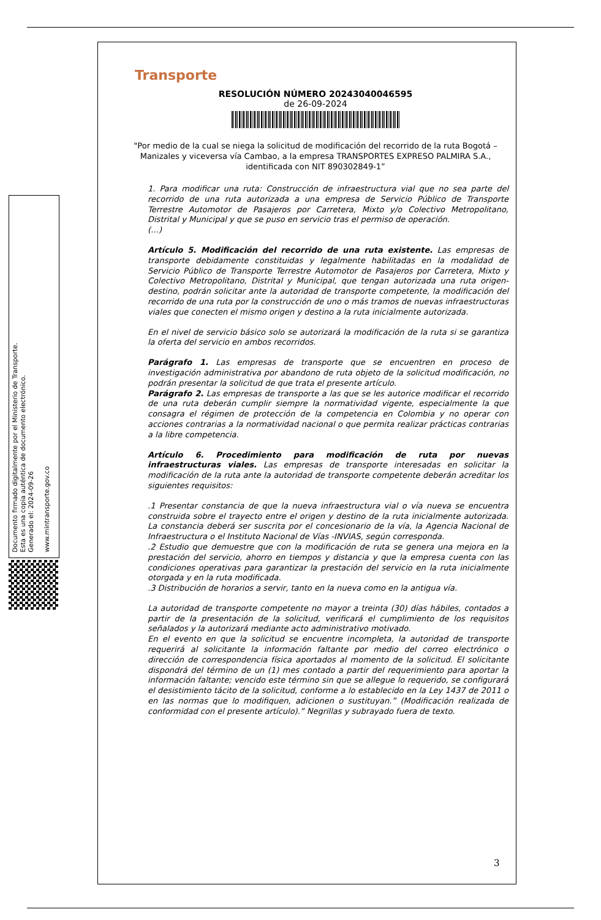Documento firmado digitalmente por el Ministerio de Transporte.
Esta es una copia auténtica de documento electrónico.
Generado el: 2024-09-26
www.mintransporte.gov.co
Transporte
RESOLUCIÓN NÚMERO 20243040046595
de 26-09-2024
"Por medio de la cual se niega la solicitud de modificación del recorrido de la ruta Bogotá – Manizales y viceversa vía Cambao, a la empresa TRANSPORTES EXPRESO PALMIRA S.A., identificada con NIT 890302849-1”
1. Para modificar una ruta: Construcción de infraestructura vial que no sea parte del recorrido de una ruta autorizada a una empresa de Servicio Público de Transporte Terrestre Automotor de Pasajeros por Carretera, Mixto y/o Colectivo Metropolitano, Distrital y Municipal y que se puso en servicio tras el permiso de operación.
(…)
Artículo 5. Modificación del recorrido de una ruta existente. Las empresas de transporte debidamente constituidas y legalmente habilitadas en la modalidad de Servicio Público de Transporte Terrestre Automotor de Pasajeros por Carretera, Mixto y Colectivo Metropolitano, Distrital y Municipal, que tengan autorizada una ruta origen-destino, podrán solicitar ante la autoridad de transporte competente, la modificación del recorrido de una ruta por la construcción de uno o más tramos de nuevas infraestructuras viales que conecten el mismo origen y destino a la ruta inicialmente autorizada.
En el nivel de servicio básico solo se autorizará la modificación de la ruta si se garantiza la oferta del servicio en ambos recorridos.
Parágrafo 1. Las empresas de transporte que se encuentren en proceso de investigación administrativa por abandono de ruta objeto de la solicitud modificación, no podrán presentar la solicitud de que trata el presente artículo.
Parágrafo 2. Las empresas de transporte a las que se les autorice modificar el recorrido de una ruta deberán cumplir siempre la normatividad vigente, especialmente la que consagra el régimen de protección de la competencia en Colombia y no operar con acciones contrarias a la normatividad nacional o que permita realizar prácticas contrarias a la libre competencia.
Artículo 6. Procedimiento para modificación de ruta por nuevas infraestructuras viales. Las empresas de transporte interesadas en solicitar la modificación de la ruta ante la autoridad de transporte competente deberán acreditar los siguientes requisitos:
.1 Presentar constancia de que la nueva infraestructura vial o vía nueva se encuentra construida sobre el trayecto entre el origen y destino de la ruta inicialmente autorizada. La constancia deberá ser suscrita por el concesionario de la vía, la Agencia Nacional de Infraestructura o el Instituto Nacional de Vías -INVIAS, según corresponda.
.2 Estudio que demuestre que con la modificación de ruta se genera una mejora en la prestación del servicio, ahorro en tiempos y distancia y que la empresa cuenta con las condiciones operativas para garantizar la prestación del servicio en la ruta inicialmente otorgada y en la ruta modificada.
.3 Distribución de horarios a servir, tanto en la nueva como en la antigua vía.
La autoridad de transporte competente no mayor a treinta (30) días hábiles, contados a partir de la presentación de la solicitud, verificará el cumplimiento de los requisitos señalados y la autorizará mediante acto administrativo motivado.
En el evento en que la solicitud se encuentre incompleta, la autoridad de transporte requerirá al solicitante la información faltante por medio del correo electrónico o dirección de correspondencia física aportados al momento de la solicitud. El solicitante dispondrá del término de un (1) mes contado a partir del requerimiento para aportar la información faltante; vencido este término sin que se allegue lo requerido, se configurará el desistimiento tácito de la solicitud, conforme a lo establecido en la Ley 1437 de 2011 o en las normas que lo modifiquen, adicionen o sustituyan.” (Modificación realizada de conformidad con el presente artículo).” Negrillas y subrayado fuera de texto.
3